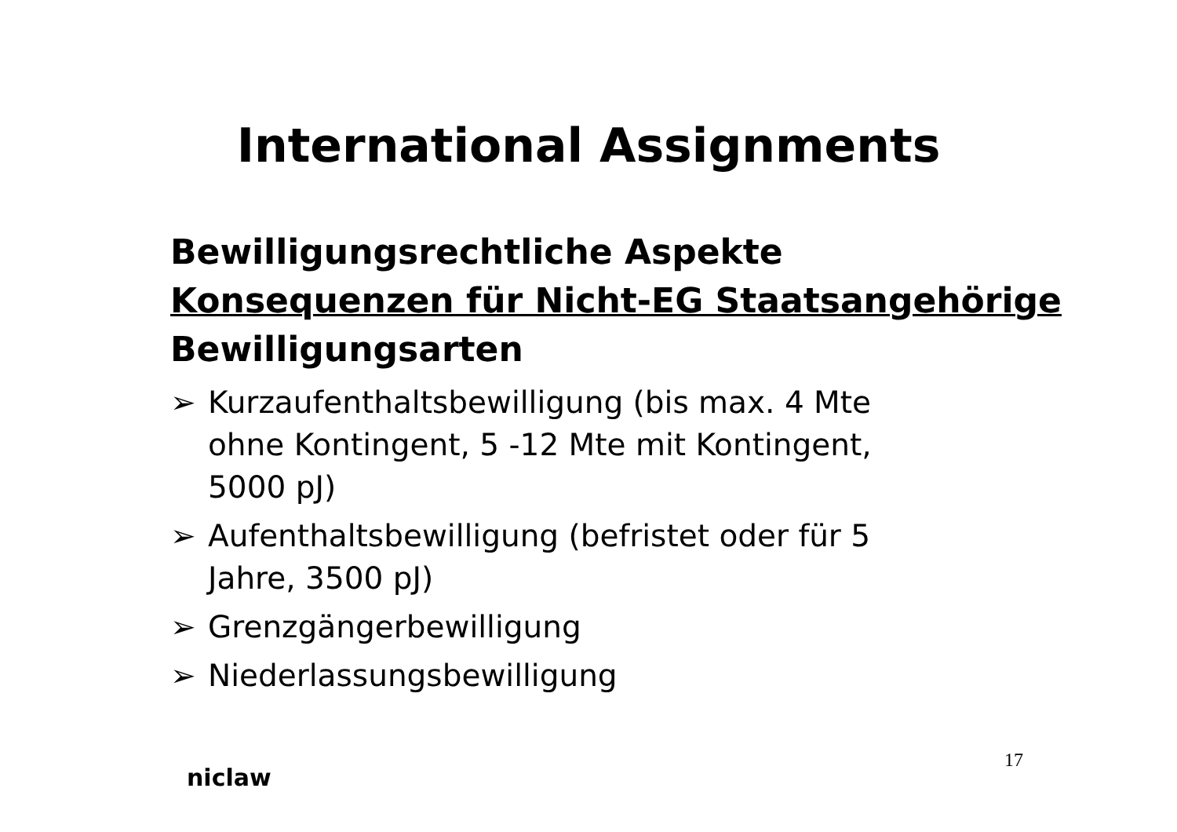International Assignments
Bewilligungsrechtliche Aspekte
Konsequenzen für Nicht-EG Staatsangehörige
Bewilligungsarten
➢ Kurzaufenthaltsbewilligung (bis max. 4 Mte ohne Kontingent, 5 -12 Mte mit Kontingent, 5000 pJ)
➢ Aufenthaltsbewilligung (befristet oder für 5 Jahre, 3500 pJ)
➢ Grenzgängerbewilligung
➢ Niederlassungsbewilligung
niclaw
17